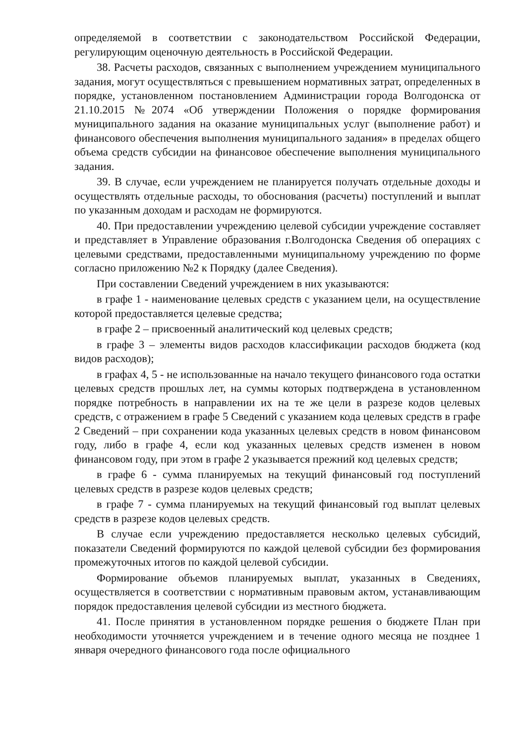определяемой в соответствии с законодательством Российской Федерации, регулирующим оценочную деятельность в Российской Федерации.
38. Расчеты расходов, связанных с выполнением учреждением муниципального задания, могут осуществляться с превышением нормативных затрат, определенных в порядке, установленном постановлением Администрации города Волгодонска от 21.10.2015 №2074 «Об утверждении Положения о порядке формирования муниципального задания на оказание муниципальных услуг (выполнение работ) и финансового обеспечения выполнения муниципального задания» в пределах общего объема средств субсидии на финансовое обеспечение выполнения муниципального задания.
39. В случае, если учреждением не планируется получать отдельные доходы и осуществлять отдельные расходы, то обоснования (расчеты) поступлений и выплат по указанным доходам и расходам не формируются.
40. При предоставлении учреждению целевой субсидии учреждение составляет и представляет в Управление образования г.Волгодонска Сведения об операциях с целевыми средствами, предоставленными муниципальному учреждению по форме согласно приложению №2 к Порядку (далее Сведения).
При составлении Сведений учреждением в них указываются:
в графе 1 - наименование целевых средств с указанием цели, на осуществление которой предоставляется целевые средства;
в графе 2 – присвоенный аналитический код целевых средств;
в графе 3 – элементы видов расходов классификации расходов бюджета (код видов расходов);
в графах 4, 5 - не использованные на начало текущего финансового года остатки целевых средств прошлых лет, на суммы которых подтверждена в установленном порядке потребность в направлении их на те же цели в разрезе кодов целевых средств, с отражением в графе 5 Сведений с указанием кода целевых средств в графе 2 Сведений – при сохранении кода указанных целевых средств в новом финансовом году, либо в графе 4, если код указанных целевых средств изменен в новом финансовом году, при этом в графе 2 указывается прежний код целевых средств;
в графе 6 - сумма планируемых на текущий финансовый год поступлений целевых средств в разрезе кодов целевых средств;
в графе 7 - сумма планируемых на текущий финансовый год выплат целевых средств в разрезе кодов целевых средств.
В случае если учреждению предоставляется несколько целевых субсидий, показатели Сведений формируются по каждой целевой субсидии без формирования промежуточных итогов по каждой целевой субсидии.
Формирование объемов планируемых выплат, указанных в Сведениях, осуществляется в соответствии с нормативным правовым актом, устанавливающим порядок предоставления целевой субсидии из местного бюджета.
41. После принятия в установленном порядке решения о бюджете План при необходимости уточняется учреждением и в течение одного месяца не позднее 1 января очередного финансового года после официального